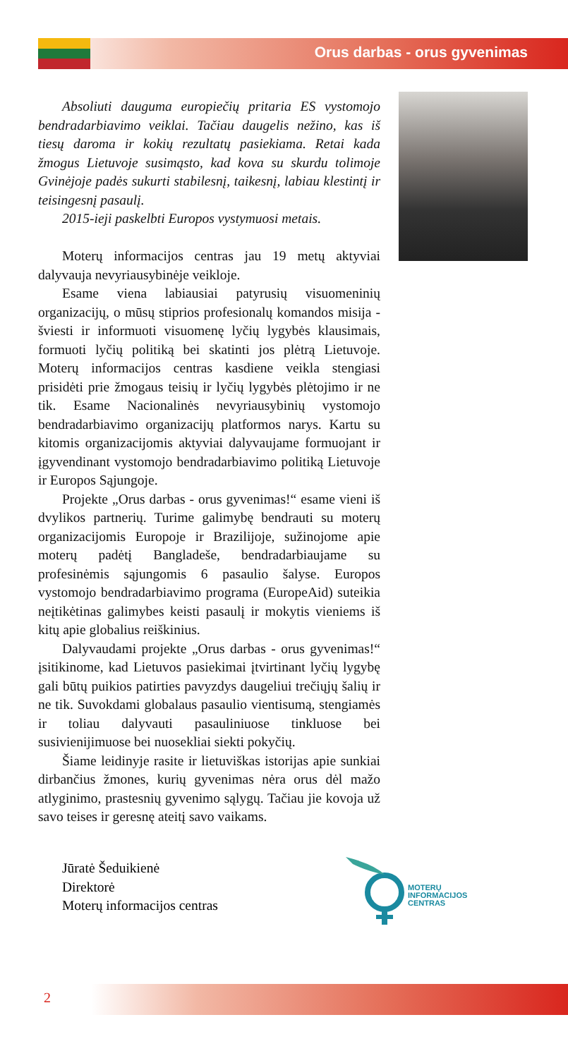Orus darbas - orus gyvenimas
Absoliuti dauguma europiečių pritaria ES vystomojo bendradarbiavimo veiklai. Tačiau daugelis nežino, kas iš tiesų daroma ir kokių rezultatų pasiekiama. Retai kada žmogus Lietuvoje susimąsto, kad kova su skurdu tolimoje Gvinėjoje padės sukurti stabilesnį, taikesnį, labiau klestintį ir teisingesnį pasaulį.
2015-ieji paskelbti Europos vystymuosi metais.
Moterų informacijos centras jau 19 metų aktyviai dalyvauja nevyriausybinėje veikloje.
Esame viena labiausiai patyrusių visuomeninių organizacijų, o mūsų stiprios profesionalų komandos misija - šviesti ir informuoti visuomenę lyčių lygybės klausimais, formuoti lyčių politiką bei skatinti jos plėtrą Lietuvoje. Moterų informacijos centras kasdiene veikla stengiasi prisidėti prie žmogaus teisių ir lyčių lygybės plėtojimo ir ne tik. Esame Nacionalinės nevyriausybinių vystomojo bendradarbiavimo organizacijų platformos narys. Kartu su kitomis organizacijomis aktyviai dalyvaujame formuojant ir įgyvendinant vystomojo bendradarbiavimo politiką Lietuvoje ir Europos Sąjungoje.
Projekte „Orus darbas - orus gyvenimas!“ esame vieni iš dvylikos partnerių. Turime galimybę bendrauti su moterų organizacijomis Europoje ir Brazilijoje, sužinojome apie moterų padėtį Bangladeše, bendradarbiaujame su profesinėmis sąjungomis 6 pasaulio šalyse. Europos vystomojo bendradarbiavimo programa (EuropeAid) suteikia neįtikėtinas galimybes keisti pasaulį ir mokytis vieniems iš kitų apie globalius reiškinius.
Dalyvaudami projekte „Orus darbas - orus gyvenimas!“ įsitikinome, kad Lietuvos pasiekimai įtvirtinant lyčių lygybę gali būtų puikios patirties pavyzdys daugeliui trečiųjų šalių ir ne tik. Suvokdami globalaus pasaulio vientisumą, stengiamės ir toliau dalyvauti pasauliniuose tinkluose bei susivienijimuose bei nuosekliai siekti pokyčių.
Šiame leidinyje rasite ir lietuviškas istorijas apie sunkiai dirbančius žmones, kurių gyvenimas nėra orus dėl mažo atlyginimo, prastesnių gyvenimo sąlygų. Tačiau jie kovoja už savo teises ir geresnę ateitį savo vaikams.
Jūratė Šeduikienė
Direktorė
Moterų informacijos centras
MOTERŲ
INFORMACIJOS
CENTRAS
2